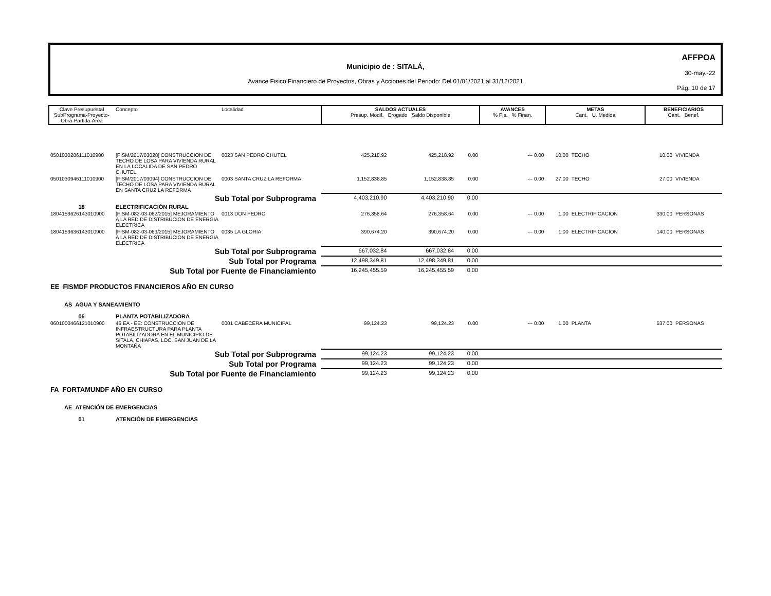Municipio de : SITALÁ,
Avance Fisico Financiero de Proyectos, Obras y Acciones del Periodo: Del 01/01/2021 al 31/12/2021
AFFPOA
30-may.-22
Pág. 10 de 17
| Clave Presupuestal SubPrograma-Proyecto- Obra-Partida-Area | Concepto | Localidad | SALDOS ACTUALES Presup. Modif. Erogado Saldo Disponible | | | AVANCES % Fís. % Finan. | METAS Cant. U. Medida | | BENEFICIARIOS Cant. Benef. | |
| 0501030286111010900 | [FISM/2017/03028] CONSTRUCCION DE TECHO DE LOSA PARA VIVIENDA RURAL EN LA LOCALIDA DE SAN PEDRO CHUTEL | 0023 SAN PEDRO CHUTEL | 425,218.92 | 425,218.92 | 0.00 | --- 0.00 | 10.00 | TECHO | 10.00 | VIVIENDA |
| 0501030946111010900 | [FISM/2017/03094] CONSTRUCCION DE TECHO DE LOSA PARA VIVIENDA RURAL EN SANTA CRUZ LA REFORMA | 0003 SANTA CRUZ LA REFORMA | 1,152,838.85 | 1,152,838.85 | 0.00 | --- 0.00 | 27.00 | TECHO | 27.00 | VIVIENDA |
| Sub Total por Subprograma | | | 4,403,210.90 | 4,403,210.90 | 0.00 | | | | | |
| 18 | ELECTRIFICACIÓN RURAL | | | | | | | | | |
| 1804153626143010900 | [FISM-082-03-062/2015] MEJORAMIENTO A LA RED DE DISTRIBUCION DE ENERGIA ELECTRICA | 0013 DON PEDRO | 276,358.64 | 276,358.64 | 0.00 | --- 0.00 | 1.00 | ELECTRIFICACION | 330.00 | PERSONAS |
| 1804153636143010900 | [FISM-082-03-063/2015] MEJORAMIENTO A LA RED DE DISTRIBUCION DE ENERGIA ELECTRICA | 0035 LA GLORIA | 390,674.20 | 390,674.20 | 0.00 | --- 0.00 | 1.00 | ELECTRIFICACION | 140.00 | PERSONAS |
| Sub Total por Subprograma | | | 667,032.84 | 667,032.84 | 0.00 | | | | | |
| Sub Total por Programa | | | 12,498,349.81 | 12,498,349.81 | 0.00 | | | | | |
| Sub Total por Fuente de Financiamiento | | | 16,245,455.59 | 16,245,455.59 | 0.00 | | | | | |
| EE FISMDF PRODUCTOS FINANCIEROS AÑO EN CURSO | | | | | | | | | | |
| AS AGUA Y SANEAMIENTO | | | | | | | | | | |
| 06 | PLANTA POTABILIZADORA | | | | | | | | | |
| 0601000466121010900 | 46 EA - EE: CONSTRUCCION DE INFRAESTRUCTURA PARA PLANTA POTABILIZADORA EN EL MUNICIPIO DE SITALA, CHIAPAS, LOC. SAN JUAN DE LA MONTAÑA | 0001 CABECERA MUNICIPAL | 99,124.23 | 99,124.23 | 0.00 | --- 0.00 | 1.00 | PLANTA | 537.00 | PERSONAS |
| Sub Total por Subprograma | | | 99,124.23 | 99,124.23 | 0.00 | | | | | |
| Sub Total por Programa | | | 99,124.23 | 99,124.23 | 0.00 | | | | | |
| Sub Total por Fuente de Financiamiento | | | 99,124.23 | 99,124.23 | 0.00 | | | | | |
| FA FORTAMUNDF AÑO EN CURSO | | | | | | | | | | |
| AE ATENCIÓN DE EMERGENCIAS | | | | | | | | | | |
| 01 | ATENCIÓN DE EMERGENCIAS | | | | | | | | | |